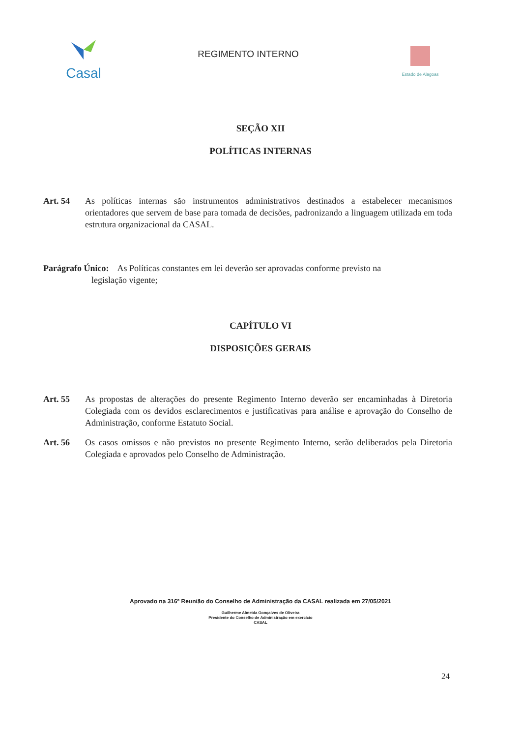Casal
REGIMENTO INTERNO
Estado de Alagoas
SEÇÃO XII
POLÍTICAS INTERNAS
Art. 54 As políticas internas são instrumentos administrativos destinados a estabelecer mecanismos orientadores que servem de base para tomada de decisões, padronizando a linguagem utilizada em toda estrutura organizacional da CASAL.
Parágrafo Único: As Políticas constantes em lei deverão ser aprovadas conforme previsto na
legislação vigente;
CAPÍTULO VI
DISPOSIÇÕES GERAIS
Art. 55 As propostas de alterações do presente Regimento Interno deverão ser encaminhadas à Diretoria Colegiada com os devidos esclarecimentos e justificativas para análise e aprovação do Conselho de Administração, conforme Estatuto Social.
Art. 56 Os casos omissos e não previstos no presente Regimento Interno, serão deliberados pela Diretoria Colegiada e aprovados pelo Conselho de Administração.
Aprovado na 316ª Reunião do Conselho de Administração da CASAL realizada em 27/05/2021
Guilherme Almeida Gonçalves de Oliveira
Presidente do Conselho de Administração em exercício
CASAL
24